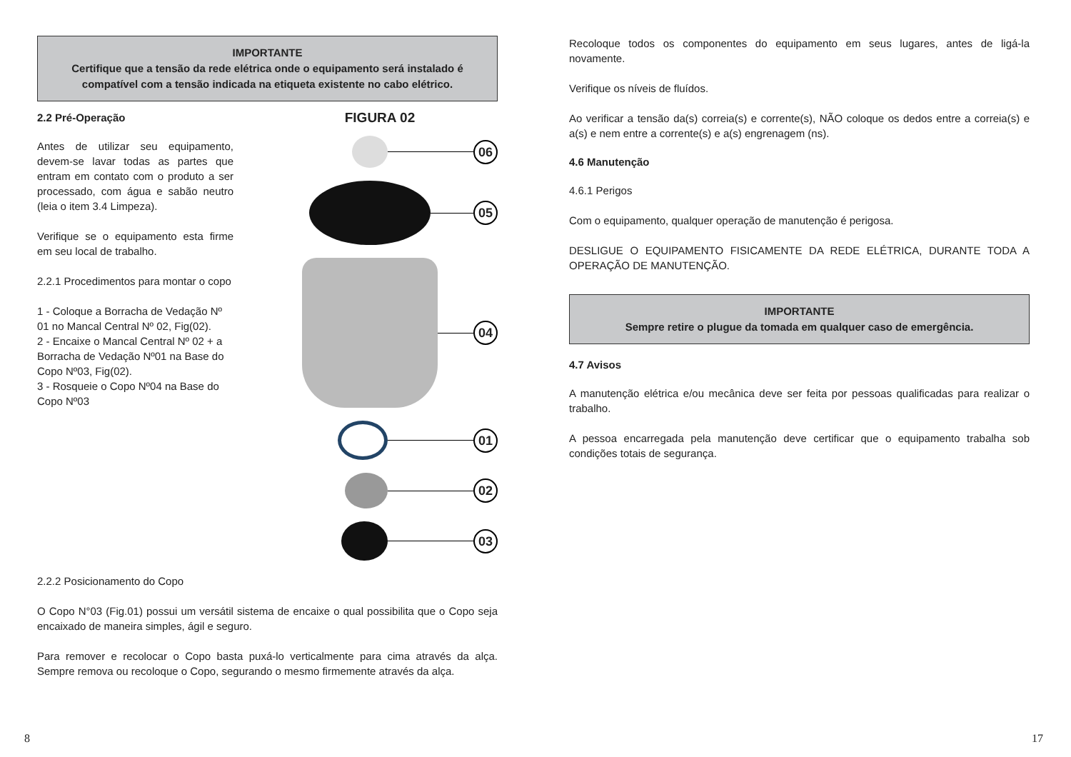IMPORTANTE
Certifique que a tensão da rede elétrica onde o equipamento será instalado é
compatível com a tensão indicada na etiqueta existente no cabo elétrico.
2.2 Pré-Operação
Antes de utilizar seu equipamento, devem-se lavar todas as partes que entram em contato com o produto a ser processado, com água e sabão neutro (leia o item 3.4 Limpeza).
Verifique se o equipamento esta firme em seu local de trabalho.
2.2.1 Procedimentos para montar o copo
1 - Coloque a Borracha de Vedação Nº 01 no Mancal Central Nº 02, Fig(02).
2 - Encaixe o Mancal Central Nº 02 + a Borracha de Vedação Nº01 na Base do Copo Nº03, Fig(02).
3 - Rosqueie o Copo Nº04 na Base do Copo Nº03
FIGURA 02
06
05
04
01
02
03
2.2.2 Posicionamento do Copo
O Copo N°03 (Fig.01) possui um versátil sistema de encaixe o qual possibilita que o Copo seja encaixado de maneira simples, ágil e seguro.
Para remover e recolocar o Copo basta puxá-lo verticalmente para cima através da alça. Sempre remova ou recoloque o Copo, segurando o mesmo firmemente através da alça.
Recoloque todos os componentes do equipamento em seus lugares, antes de ligá-la novamente.
Verifique os níveis de fluídos.
Ao verificar a tensão da(s) correia(s) e corrente(s), NÃO coloque os dedos entre a correia(s) e a(s) e nem entre a corrente(s) e a(s) engrenagem (ns).
4.6 Manutenção
4.6.1 Perigos
Com o equipamento, qualquer operação de manutenção é perigosa.
DESLIGUE O EQUIPAMENTO FISICAMENTE DA REDE ELÉTRICA, DURANTE TODA A OPERAÇÃO DE MANUTENÇÃO.
IMPORTANTE
Sempre retire o plugue da tomada em qualquer caso de emergência.
4.7 Avisos
A manutenção elétrica e/ou mecânica deve ser feita por pessoas qualificadas para realizar o trabalho.
A pessoa encarregada pela manutenção deve certificar que o equipamento trabalha sob condições totais de segurança.
8 17